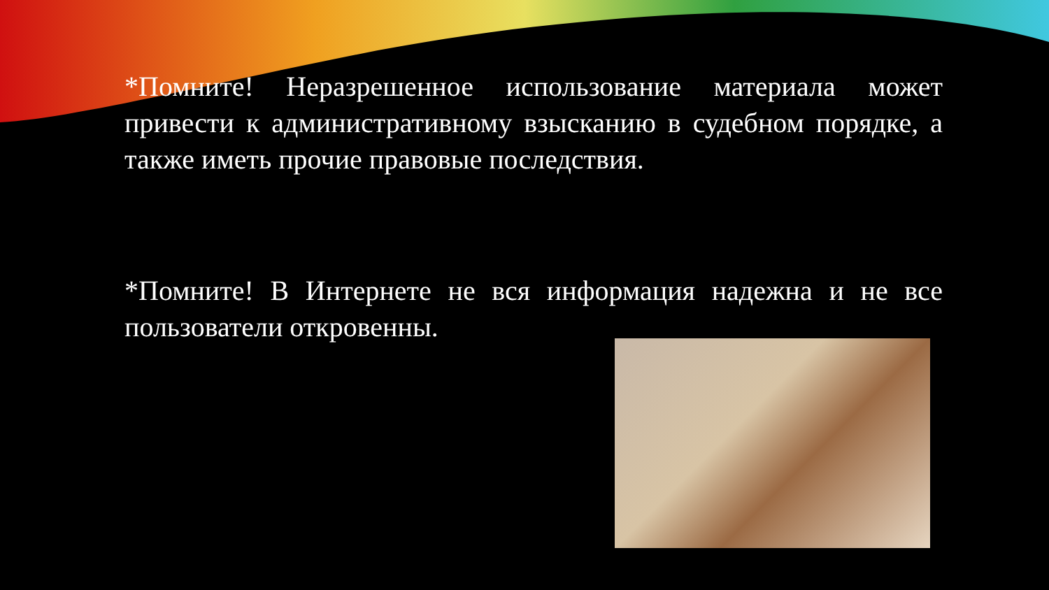*Помните! Неразрешенное использование материала может привести к административному взысканию в судебном порядке, а также иметь прочие правовые последствия.
*Помните! В Интернете не вся информация надежна и не все пользователи откровенны.